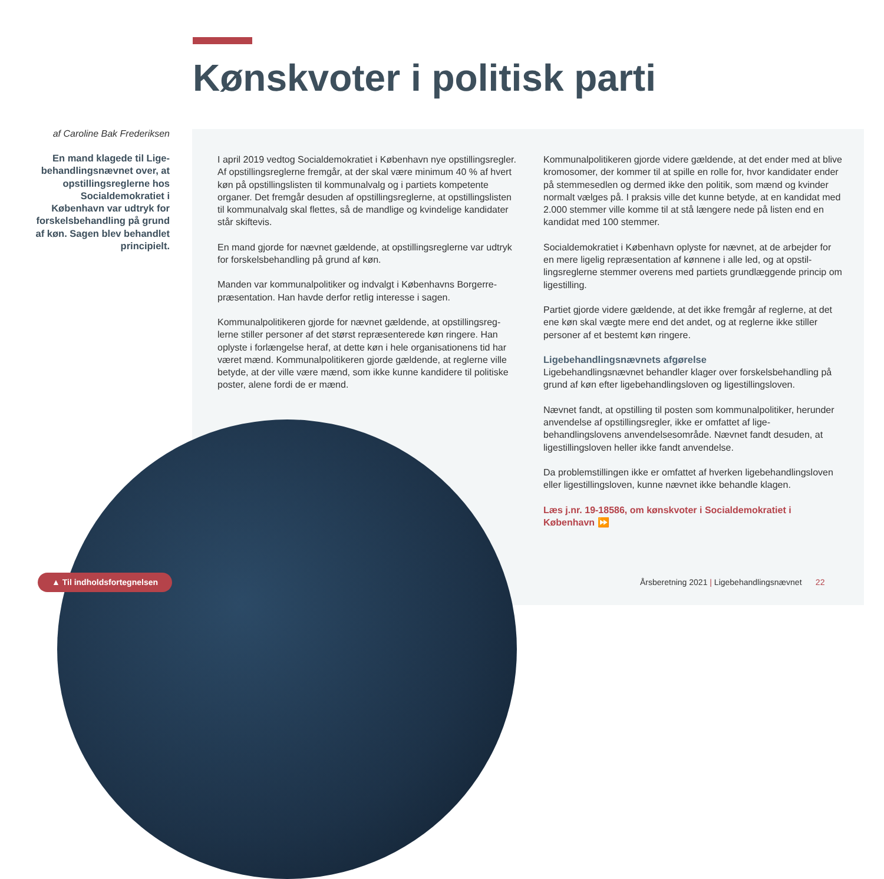Kønskvoter i politisk parti
af Caroline Bak Frederiksen
En mand klagede til Lige­behandlingsnævnet over, at opstillingsreglerne hos Socialdemokratiet i København var udtryk for forskelsbehandling på grund af køn. Sagen blev behandlet principielt.
I april 2019 vedtog Socialdemokratiet i København nye opstillings­regler. Af opstillingsreglerne fremgår, at der skal være minimum 40 % af hvert køn på opstillingslisten til kommunalvalg og i partiets kompetente organer. Det fremgår desuden af opstillingsreglerne, at opstillingslisten til kommunalvalg skal flettes, så de mandlige og kvindelige kandidater står skiftevis.
En mand gjorde for nævnet gældende, at opstillingsreglerne var udtryk for forskelsbehandling på grund af køn.
Manden var kommunalpolitiker og indvalgt i Københavns Borgerre­præsentation. Han havde derfor retlig interesse i sagen.
Kommunalpolitikeren gjorde for nævnet gældende, at opstillingsreg­lerne stiller personer af det størst repræsenterede køn ringere. Han oplyste i forlængelse heraf, at dette køn i hele organisationens tid har været mænd. Kommunalpolitikeren gjorde gældende, at reglerne ville betyde, at der ville være mænd, som ikke kunne kandidere til politiske poster, alene fordi de er mænd.
Kommunalpolitikeren gjorde videre gældende, at det ender med at blive kromosomer, der kommer til at spille en rolle for, hvor kandida­ter ender på stemmesedlen og dermed ikke den politik, som mænd og kvinder normalt vælges på. I praksis ville det kunne betyde, at en kandidat med 2.000 stemmer ville komme til at stå længere nede på listen end en kandidat med 100 stemmer.
Socialdemokratiet i København oplyste for nævnet, at de arbejder for en mere ligelig repræsentation af kønnene i alle led, og at opstil­lingsreglerne stemmer overens med partiets grundlæggende princip om ligestilling.
Partiet gjorde videre gældende, at det ikke fremgår af reglerne, at det ene køn skal vægte mere end det andet, og at reglerne ikke stiller personer af et bestemt køn ringere.
Ligebehandlingsnævnets afgørelse
Ligebehandlingsnævnet behandler klager over forskelsbehandling på grund af køn efter ligebehandlingsloven og ligestillingsloven.
Nævnet fandt, at opstilling til posten som kommunalpolitiker, herunder anvendelse af opstillingsregler, ikke er omfattet af lige­behandlingslovens anvendelsesområde. Nævnet fandt desuden, at ligestillingsloven heller ikke fandt anvendelse.
Da problemstillingen ikke er omfattet af hverken ligebehandlings­loven eller ligestillingsloven, kunne nævnet ikke behandle klagen.
Læs j.nr. 19-18586, om kønskvoter i Socialdemokratiet i København ⏩
▲ Til indholdsfortegnelsen
Årsberetning 2021 | Ligebehandlingsnævnet 22